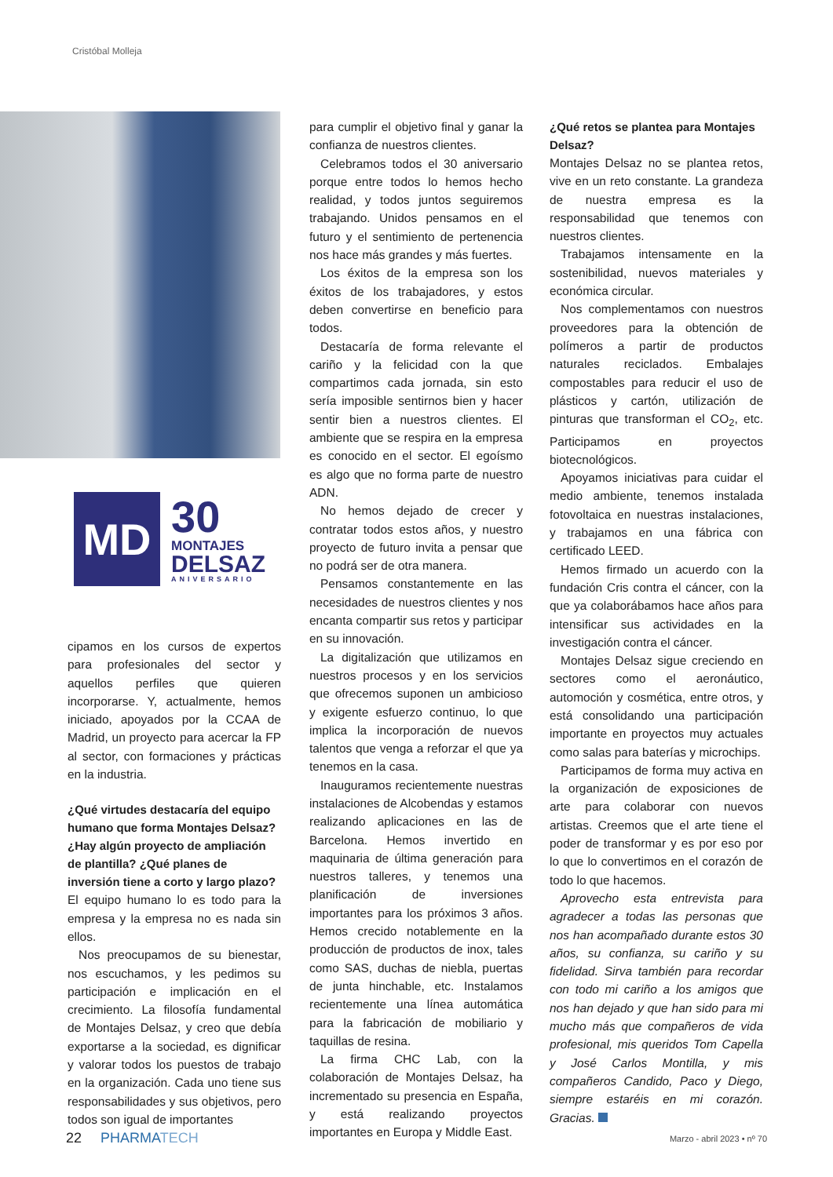Cristóbal Molleja
MD
30
MONTAJES
DELSAZ
ANIVERSARIO
cipamos en los cursos de expertos para profesionales del sector y aquellos perfiles que quieren incorporarse. Y, actualmente, hemos iniciado, apoyados por la CCAA de Madrid, un proyecto para acercar la FP al sector, con formaciones y prácticas en la industria.
¿Qué virtudes destacaría del equipo humano que forma Montajes Delsaz? ¿Hay algún proyecto de ampliación de plantilla? ¿Qué planes de inversión tiene a corto y largo plazo?
El equipo humano lo es todo para la empresa y la empresa no es nada sin ellos.
Nos preocupamos de su bienestar, nos escuchamos, y les pedimos su participación e implicación en el crecimiento. La filosofía fundamental de Montajes Delsaz, y creo que debía exportarse a la sociedad, es dignificar y valorar todos los puestos de trabajo en la organización. Cada uno tiene sus responsabilidades y sus objetivos, pero todos son igual de importantes
para cumplir el objetivo final y ganar la confianza de nuestros clientes.
Celebramos todos el 30 aniversario porque entre todos lo hemos hecho realidad, y todos juntos seguiremos trabajando. Unidos pensamos en el futuro y el sentimiento de pertenencia nos hace más grandes y más fuertes.
Los éxitos de la empresa son los éxitos de los trabajadores, y estos deben convertirse en beneficio para todos.
Destacaría de forma relevante el cariño y la felicidad con la que compartimos cada jornada, sin esto sería imposible sentirnos bien y hacer sentir bien a nuestros clientes. El ambiente que se respira en la empresa es conocido en el sector. El egoísmo es algo que no forma parte de nuestro ADN.
No hemos dejado de crecer y contratar todos estos años, y nuestro proyecto de futuro invita a pensar que no podrá ser de otra manera.
Pensamos constantemente en las necesidades de nuestros clientes y nos encanta compartir sus retos y participar en su innovación.
La digitalización que utilizamos en nuestros procesos y en los servicios que ofrecemos suponen un ambicioso y exigente esfuerzo continuo, lo que implica la incorporación de nuevos talentos que venga a reforzar el que ya tenemos en la casa.
Inauguramos recientemente nuestras instalaciones de Alcobendas y estamos realizando aplicaciones en las de Barcelona. Hemos invertido en maquinaria de última generación para nuestros talleres, y tenemos una planificación de inversiones importantes para los próximos 3 años. Hemos crecido notablemente en la producción de productos de inox, tales como SAS, duchas de niebla, puertas de junta hinchable, etc. Instalamos recientemente una línea automática para la fabricación de mobiliario y taquillas de resina.
La firma CHC Lab, con la colaboración de Montajes Delsaz, ha incrementado su presencia en España, y está realizando proyectos importantes en Europa y Middle East.
¿Qué retos se plantea para Montajes Delsaz?
Montajes Delsaz no se plantea retos, vive en un reto constante. La grandeza de nuestra empresa es la responsabilidad que tenemos con nuestros clientes.
Trabajamos intensamente en la sostenibilidad, nuevos materiales y económica circular.
Nos complementamos con nuestros proveedores para la obtención de polímeros a partir de productos naturales reciclados. Embalajes compostables para reducir el uso de plásticos y cartón, utilización de pinturas que transforman el CO<sub>2</sub>, etc. Participamos en proyectos biotecnológicos.
Apoyamos iniciativas para cuidar el medio ambiente, tenemos instalada fotovoltaica en nuestras instalaciones, y trabajamos en una fábrica con certificado LEED.
Hemos firmado un acuerdo con la fundación Cris contra el cáncer, con la que ya colaborábamos hace años para intensificar sus actividades en la investigación contra el cáncer.
Montajes Delsaz sigue creciendo en sectores como el aeronáutico, automoción y cosmética, entre otros, y está consolidando una participación importante en proyectos muy actuales como salas para baterías y microchips.
Participamos de forma muy activa en la organización de exposiciones de arte para colaborar con nuevos artistas. Creemos que el arte tiene el poder de transformar y es por eso por lo que lo convertimos en el corazón de todo lo que hacemos.
Aprovecho esta entrevista para agradecer a todas las personas que nos han acompañado durante estos 30 años, su confianza, su cariño y su fidelidad. Sirva también para recordar con todo mi cariño a los amigos que nos han dejado y que han sido para mi mucho más que compañeros de vida profesional, mis queridos Tom Capella y José Carlos Montilla, y mis compañeros Candido, Paco y Diego, siempre estaréis en mi corazón. Gracias.
22 PHARMATECH
Marzo - abril 2023 • nº 70